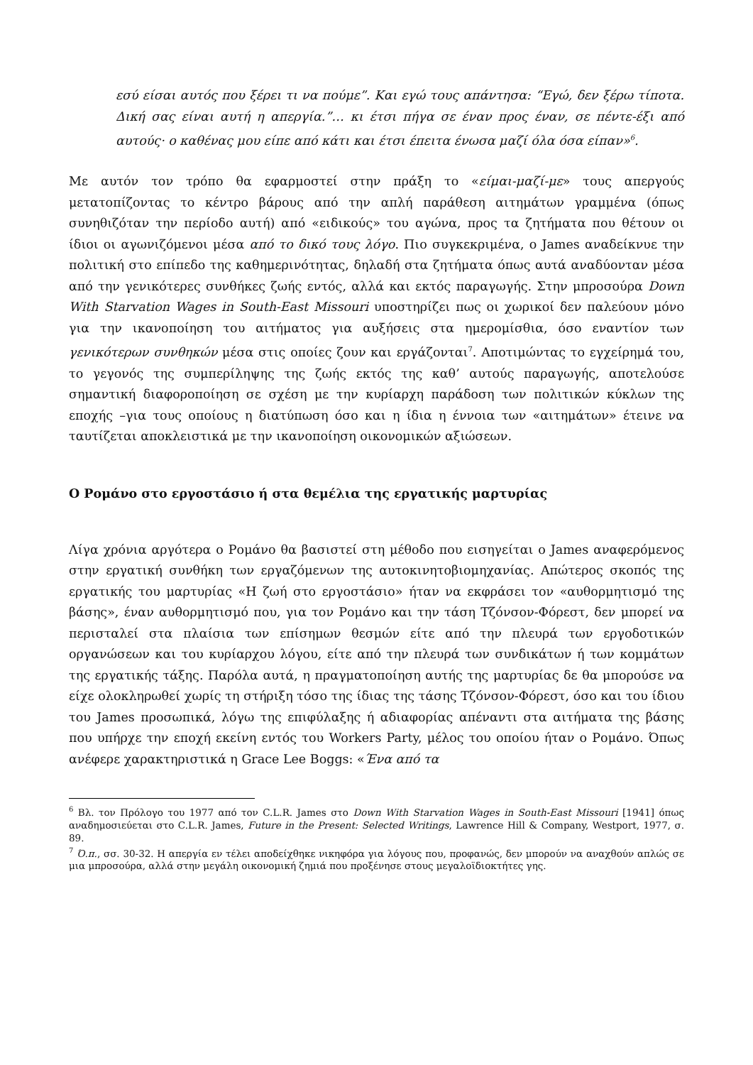εσύ είσαι αυτός που ξέρει τι να πούμε”. Και εγώ τους απάντησα: “Εγώ, δεν ξέρω τίποτα. Δική σας είναι αυτή η απεργία.”… κι έτσι πήγα σε έναν προς έναν, σε πέντε-έξι από αυτούς· ο καθένας μου είπε από κάτι και έτσι έπειτα ένωσα μαζί όλα όσα είπαν»<sup>6</sup>.
Με αυτόν τον τρόπο θα εφαρμοστεί στην πράξη το «είμαι-μαζί-με» τους απεργούς μετατοπίζοντας το κέντρο βάρους από την απλή παράθεση αιτημάτων γραμμένα (όπως συνηθιζόταν την περίοδο αυτή) από «ειδικούς» του αγώνα, προς τα ζητήματα που θέτουν οι ίδιοι οι αγωνιζόμενοι μέσα από το δικό τους λόγο. Πιο συγκεκριμένα, ο James αναδείκνυε την πολιτική στο επίπεδο της καθημερινότητας, δηλαδή στα ζητήματα όπως αυτά αναδύονταν μέσα από την γενικότερες συνθήκες ζωής εντός, αλλά και εκτός παραγωγής. Στην μπροσούρα Down With Starvation Wages in South-East Missouri υποστηρίζει πως οι χωρικοί δεν παλεύουν μόνο για την ικανοποίηση του αιτήματος για αυξήσεις στα ημερομίσθια, όσο εναντίον των γενικότερων συνθηκών μέσα στις οποίες ζουν και εργάζονται<sup>7</sup>. Αποτιμώντας το εγχείρημά του, το γεγονός της συμπερίληψης της ζωής εκτός της καθ’ αυτούς παραγωγής, αποτελούσε σημαντική διαφοροποίηση σε σχέση με την κυρίαρχη παράδοση των πολιτικών κύκλων της εποχής –για τους οποίους η διατύπωση όσο και η ίδια η έννοια των «αιτημάτων» έτεινε να ταυτίζεται αποκλειστικά με την ικανοποίηση οικονομικών αξιώσεων.
Ο Ρομάνο στο εργοστάσιο ή στα θεμέλια της εργατικής μαρτυρίας
Λίγα χρόνια αργότερα ο Ρομάνο θα βασιστεί στη μέθοδο που εισηγείται ο James αναφερόμενος στην εργατική συνθήκη των εργαζόμενων της αυτοκινητοβιομηχανίας. Απώτερος σκοπός της εργατικής του μαρτυρίας «Η ζωή στο εργοστάσιο» ήταν να εκφράσει τον «αυθορμητισμό της βάσης», έναν αυθορμητισμό που, για τον Ρομάνο και την τάση Τζόνσον-Φόρεστ, δεν μπορεί να περισταλεί στα πλαίσια των επίσημων θεσμών είτε από την πλευρά των εργοδοτικών οργανώσεων και του κυρίαρχου λόγου, είτε από την πλευρά των συνδικάτων ή των κομμάτων της εργατικής τάξης. Παρόλα αυτά, η πραγματοποίηση αυτής της μαρτυρίας δε θα μπορούσε να είχε ολοκληρωθεί χωρίς τη στήριξη τόσο της ίδιας της τάσης Τζόνσον-Φόρεστ, όσο και του ίδιου του James προσωπικά, λόγω της επιφύλαξης ή αδιαφορίας απέναντι στα αιτήματα της βάσης που υπήρχε την εποχή εκείνη εντός του Workers Party, μέλος του οποίου ήταν ο Ρομάνο. Όπως ανέφερε χαρακτηριστικά η Grace Lee Boggs: «Ένα από τα
<sup>6</sup> Βλ. τον Πρόλογο του 1977 από τον C.L.R. James στο Down With Starvation Wages in South-East Missouri [1941] όπως αναδημοσιεύεται στο C.L.R. James, Future in the Present: Selected Writings, Lawrence Hill & Company, Westport, 1977, σ. 89.
<sup>7</sup> Ό.π., σσ. 30-32. Η απεργία εν τέλει αποδείχθηκε νικηφόρα για λόγους που, προφανώς, δεν μπορούν να αναχθούν απλώς σε μια μπροσούρα, αλλά στην μεγάλη οικονομική ζημιά που προξένησε στους μεγαλοϊδιοκτήτες γης.